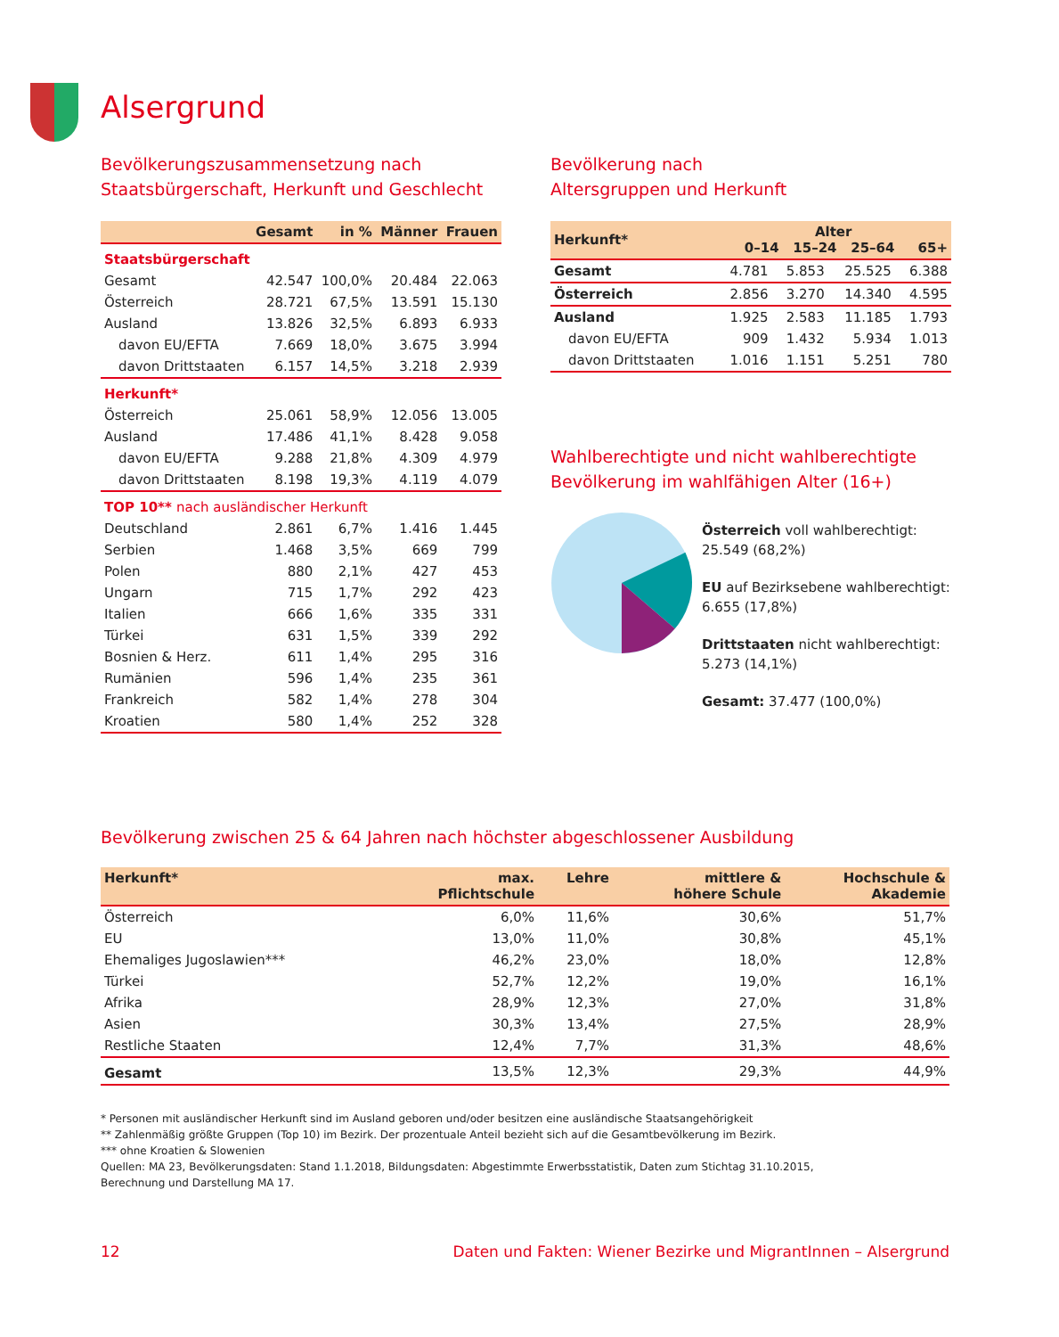Alsergrund
Bevölkerungszusammensetzung nach
Staatsbürgerschaft, Herkunft und Geschlecht
| | Gesamt | in % | Männer | Frauen |
| --- | --- | --- | --- | --- |
| Staatsbürgerschaft | | | | |
| Gesamt | 42.547 | 100,0% | 20.484 | 22.063 |
| Österreich | 28.721 | 67,5% | 13.591 | 15.130 |
| Ausland | 13.826 | 32,5% | 6.893 | 6.933 |
| davon EU/EFTA | 7.669 | 18,0% | 3.675 | 3.994 |
| davon Drittstaaten | 6.157 | 14,5% | 3.218 | 2.939 |
| Herkunft* | | | | |
| Österreich | 25.061 | 58,9% | 12.056 | 13.005 |
| Ausland | 17.486 | 41,1% | 8.428 | 9.058 |
| davon EU/EFTA | 9.288 | 21,8% | 4.309 | 4.979 |
| davon Drittstaaten | 8.198 | 19,3% | 4.119 | 4.079 |
| TOP 10** nach ausländischer Herkunft | | | | |
| Deutschland | 2.861 | 6,7% | 1.416 | 1.445 |
| Serbien | 1.468 | 3,5% | 669 | 799 |
| Polen | 880 | 2,1% | 427 | 453 |
| Ungarn | 715 | 1,7% | 292 | 423 |
| Italien | 666 | 1,6% | 335 | 331 |
| Türkei | 631 | 1,5% | 339 | 292 |
| Bosnien & Herz. | 611 | 1,4% | 295 | 316 |
| Rumänien | 596 | 1,4% | 235 | 361 |
| Frankreich | 582 | 1,4% | 278 | 304 |
| Kroatien | 580 | 1,4% | 252 | 328 |
Bevölkerung nach
Altersgruppen und Herkunft
| Herkunft* | Alter 0–14 15–24 25–64 65+ | | | |
| --- | --- | --- | --- | --- |
| Gesamt | 4.781 | 5.853 | 25.525 | 6.388 |
| Österreich | 2.856 | 3.270 | 14.340 | 4.595 |
| Ausland | 1.925 | 2.583 | 11.185 | 1.793 |
| davon EU/EFTA | 909 | 1.432 | 5.934 | 1.013 |
| davon Drittstaaten | 1.016 | 1.151 | 5.251 | 780 |
Wahlberechtigte und nicht wahlberechtigte
Bevölkerung im wahlfähigen Alter (16+)
Österreich voll wahlberechtigt:
25.549 (68,2%)
EU auf Bezirksebene wahlberechtigt:
6.655 (17,8%)
Drittstaaten nicht wahlberechtigt:
5.273 (14,1%)
Gesamt: 37.477 (100,0%)
Bevölkerung zwischen 25 & 64 Jahren nach höchster abgeschlossener Ausbildung
| Herkunft* | max. Pflichtschule | Lehre | mittlere & höhere Schule | Hochschule & Akademie |
| --- | --- | --- | --- | --- |
| Österreich | 6,0% | 11,6% | 30,6% | 51,7% |
| EU | 13,0% | 11,0% | 30,8% | 45,1% |
| Ehemaliges Jugoslawien*** | 46,2% | 23,0% | 18,0% | 12,8% |
| Türkei | 52,7% | 12,2% | 19,0% | 16,1% |
| Afrika | 28,9% | 12,3% | 27,0% | 31,8% |
| Asien | 30,3% | 13,4% | 27,5% | 28,9% |
| Restliche Staaten | 12,4% | 7,7% | 31,3% | 48,6% |
| Gesamt | 13,5% | 12,3% | 29,3% | 44,9% |
* Personen mit ausländischer Herkunft sind im Ausland geboren und/oder besitzen eine ausländische Staatsangehörigkeit
** Zahlenmäßig größte Gruppen (Top 10) im Bezirk. Der prozentuale Anteil bezieht sich auf die Gesamtbevölkerung im Bezirk.
*** ohne Kroatien & Slowenien
Quellen: MA 23, Bevölkerungsdaten: Stand 1.1.2018, Bildungsdaten: Abgestimmte Erwerbsstatistik, Daten zum Stichtag 31.10.2015,
Berechnung und Darstellung MA 17.
12 Daten und Fakten: Wiener Bezirke und MigrantInnen – Alsergrund